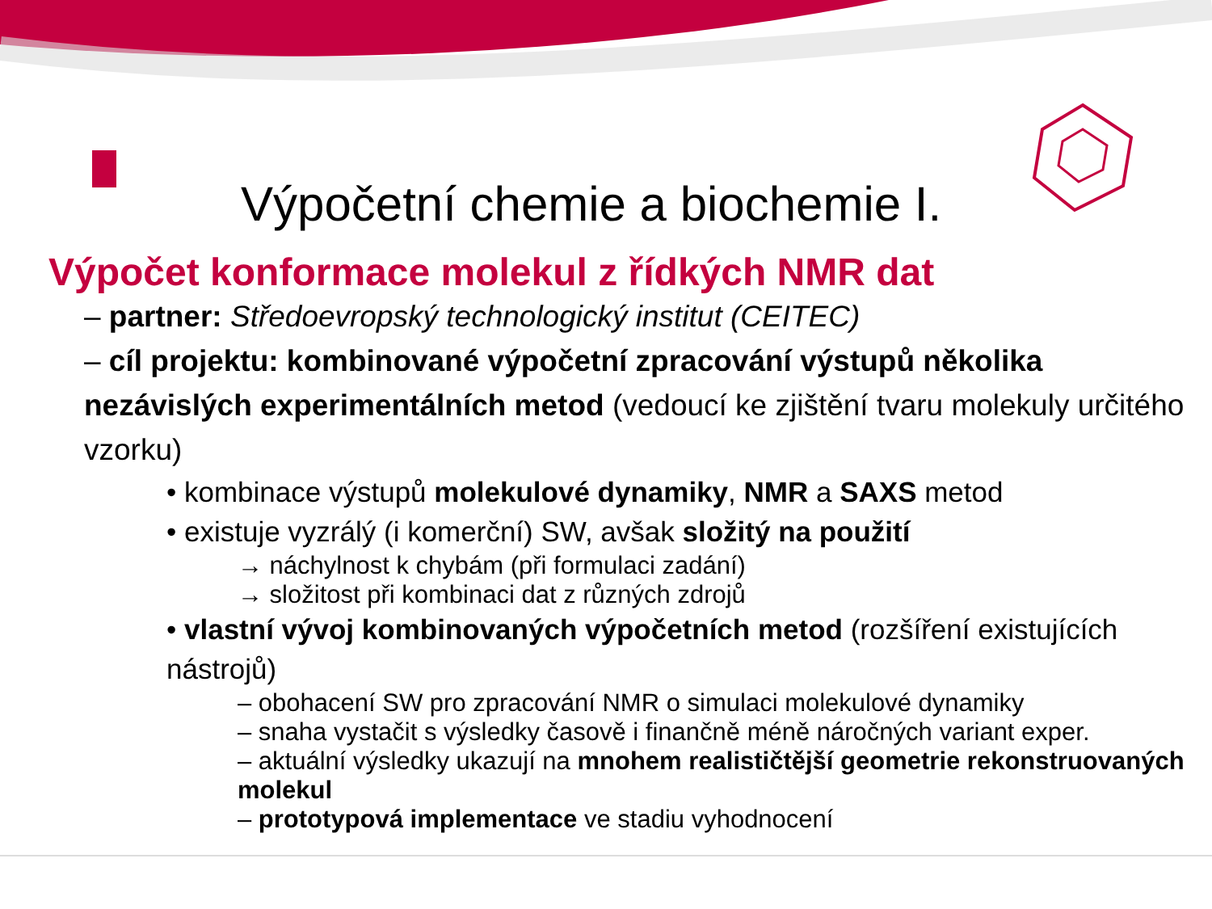Výpočetní chemie a biochemie I.
Výpočet konformace molekul z řídkých NMR dat
– partner: Středoevropský technologický institut (CEITEC)
– cíl projektu: kombinované výpočetní zpracování výstupů několika nezávislých experimentálních metod (vedoucí ke zjištění tvaru molekuly určitého vzorku)
• kombinace výstupů molekulové dynamiky, NMR a SAXS metod
• existuje vyzrálý (i komerční) SW, avšak složitý na použití
→ náchylnost k chybám (při formulaci zadání)
→ složitost při kombinaci dat z různých zdrojů
• vlastní vývoj kombinovaných výpočetních metod (rozšíření existujících nástrojů)
– obohacení SW pro zpracování NMR o simulaci molekulové dynamiky
– snaha vystačit s výsledky časově i finančně méně náročných variant exper.
– aktuální výsledky ukazují na mnohem realističtější geometrie rekonstruovaných molekul
– prototypová implementace ve stadiu vyhodnocení